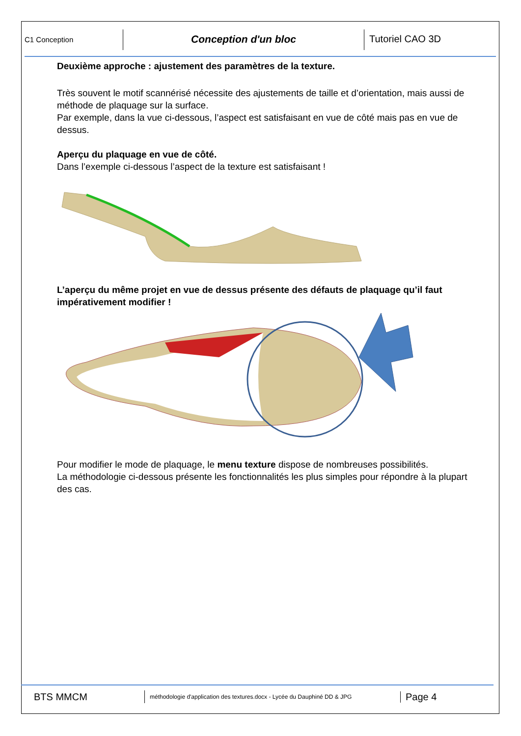C1 Conception
Conception d'un bloc Tutoriel CAO 3D
Deuxième approche : ajustement des paramètres de la texture.
Très souvent le motif scannérisé nécessite des ajustements de taille et d’orientation, mais aussi de méthode de plaquage sur la surface.
Par exemple, dans la vue ci-dessous, l’aspect est satisfaisant en vue de côté mais pas en vue de dessus.
Aperçu du plaquage en vue de côté.
Dans l’exemple ci-dessous l’aspect de la texture est satisfaisant !
L’aperçu du même projet en vue de dessus présente des défauts de plaquage qu’il faut impérativement modifier !
Pour modifier le mode de plaquage, le menu texture dispose de nombreuses possibilités.
La méthodologie ci-dessous présente les fonctionnalités les plus simples pour répondre à la plupart des cas.
BTS MMCM
méthodologie d'application des textures.docx - Lycée du Dauphiné DD & JPG
Page 4